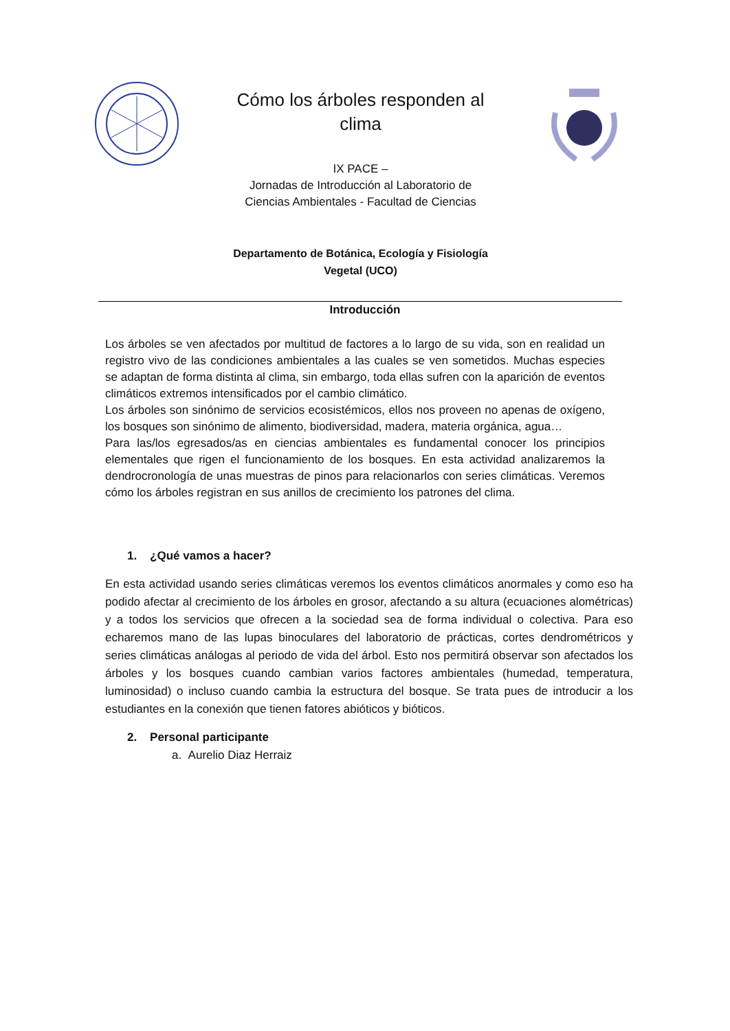Cómo los árboles responden al
clima
IX PACE –
Jornadas de Introducción al Laboratorio de
Ciencias Ambientales - Facultad de Ciencias
Departamento de Botánica, Ecología y Fisiología
Vegetal (UCO)
Introducción
Los árboles se ven afectados por multitud de factores a lo largo de su vida, son en realidad un registro vivo de las condiciones ambientales a las cuales se ven sometidos. Muchas especies se adaptan de forma distinta al clima, sin embargo, toda ellas sufren con la aparición de eventos climáticos extremos intensificados por el cambio climático.
Los árboles son sinónimo de servicios ecosistémicos, ellos nos proveen no apenas de oxígeno, los bosques son sinónimo de alimento, biodiversidad, madera, materia orgánica, agua…
Para las/los egresados/as en ciencias ambientales es fundamental conocer los principios elementales que rigen el funcionamiento de los bosques. En esta actividad analizaremos la dendrocronología de unas muestras de pinos para relacionarlos con series climáticas. Veremos cómo los árboles registran en sus anillos de crecimiento los patrones del clima.
1. ¿Qué vamos a hacer?
En esta actividad usando series climáticas veremos los eventos climáticos anormales y como eso ha podido afectar al crecimiento de los árboles en grosor, afectando a su altura (ecuaciones alométricas) y a todos los servicios que ofrecen a la sociedad sea de forma individual o colectiva. Para eso echaremos mano de las lupas binoculares del laboratorio de prácticas, cortes dendrométricos y series climáticas análogas al periodo de vida del árbol. Esto nos permitirá observar son afectados los árboles y los bosques cuando cambian varios factores ambientales (humedad, temperatura, luminosidad) o incluso cuando cambia la estructura del bosque. Se trata pues de introducir a los estudiantes en la conexión que tienen fatores abióticos y bióticos.
2. Personal participante
a. Aurelio Diaz Herraiz